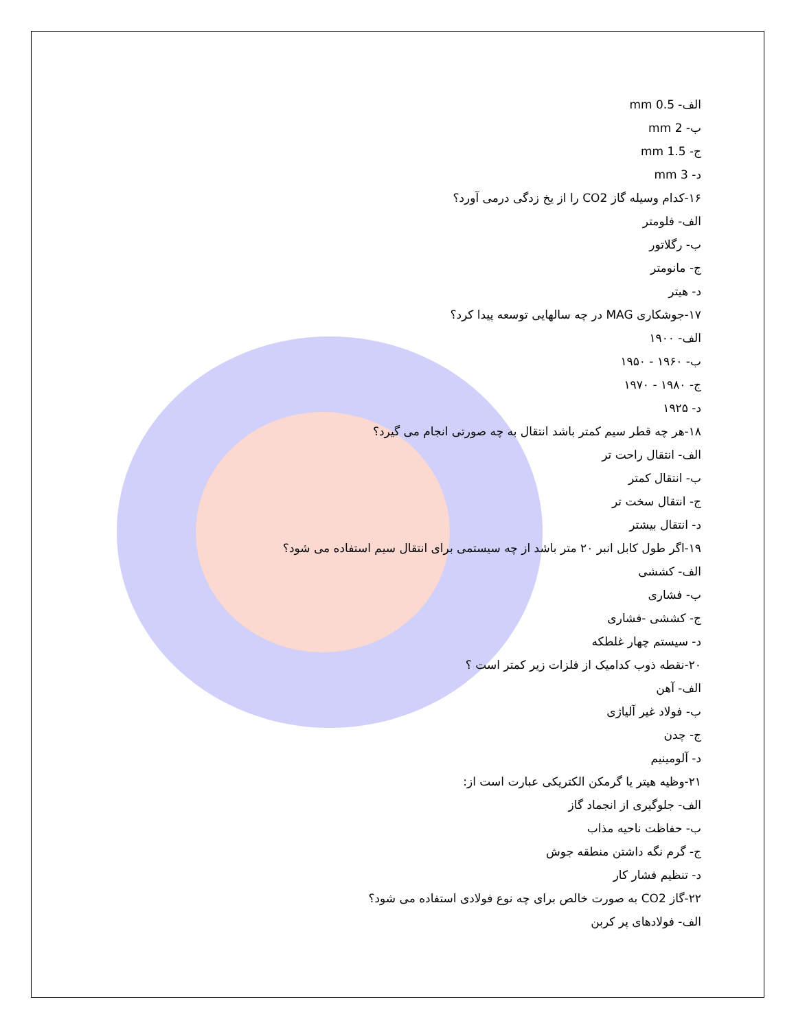الف- mm 0.5
ب- mm 2
ج- mm 1.5
د- mm 3
۱۶-کدام وسیله گاز CO2 را از یخ زدگی درمی آورد؟
الف- فلومتر
ب- رگلاتور
ج- مانومتر
د- هیتر
۱۷-جوشکاری MAG در چه سالهایی توسعه پیدا کرد؟
الف- ۱۹۰۰
ب- ۱۹۶۰ - ۱۹۵۰
ج- ۱۹۸۰ - ۱۹۷۰
د- ۱۹۲۵
۱۸-هر چه قطر سیم کمتر باشد انتقال به چه صورتی انجام می گیرد؟
الف- انتقال راحت تر
ب- انتقال کمتر
ج- انتقال سخت تر
د- انتقال بیشتر
۱۹-اگر طول کابل انبر ۲۰ متر باشد از چه سیستمی برای انتقال سیم استفاده می شود؟
الف- کششی
ب- فشاری
ج- کششی -فشاری
د- سیستم چهار غلطکه
۲۰-نقطه ذوب کدامیک از فلزات زیر کمتر است ؟
الف- آهن
ب- فولاد غیر آلیاژی
ج- چدن
د- آلومینیم
۲۱-وظیه هیتر یا گرمکن الکتریکی عبارت است از:
الف- جلوگیری از انجماد گاز
ب- حفاظت ناحیه مذاب
ج- گرم نگه داشتن منطقه جوش
د- تنظیم فشار کار
۲۲-گاز CO2 به صورت خالص برای چه نوع فولادی استفاده می شود؟
الف- فولادهای پر کربن